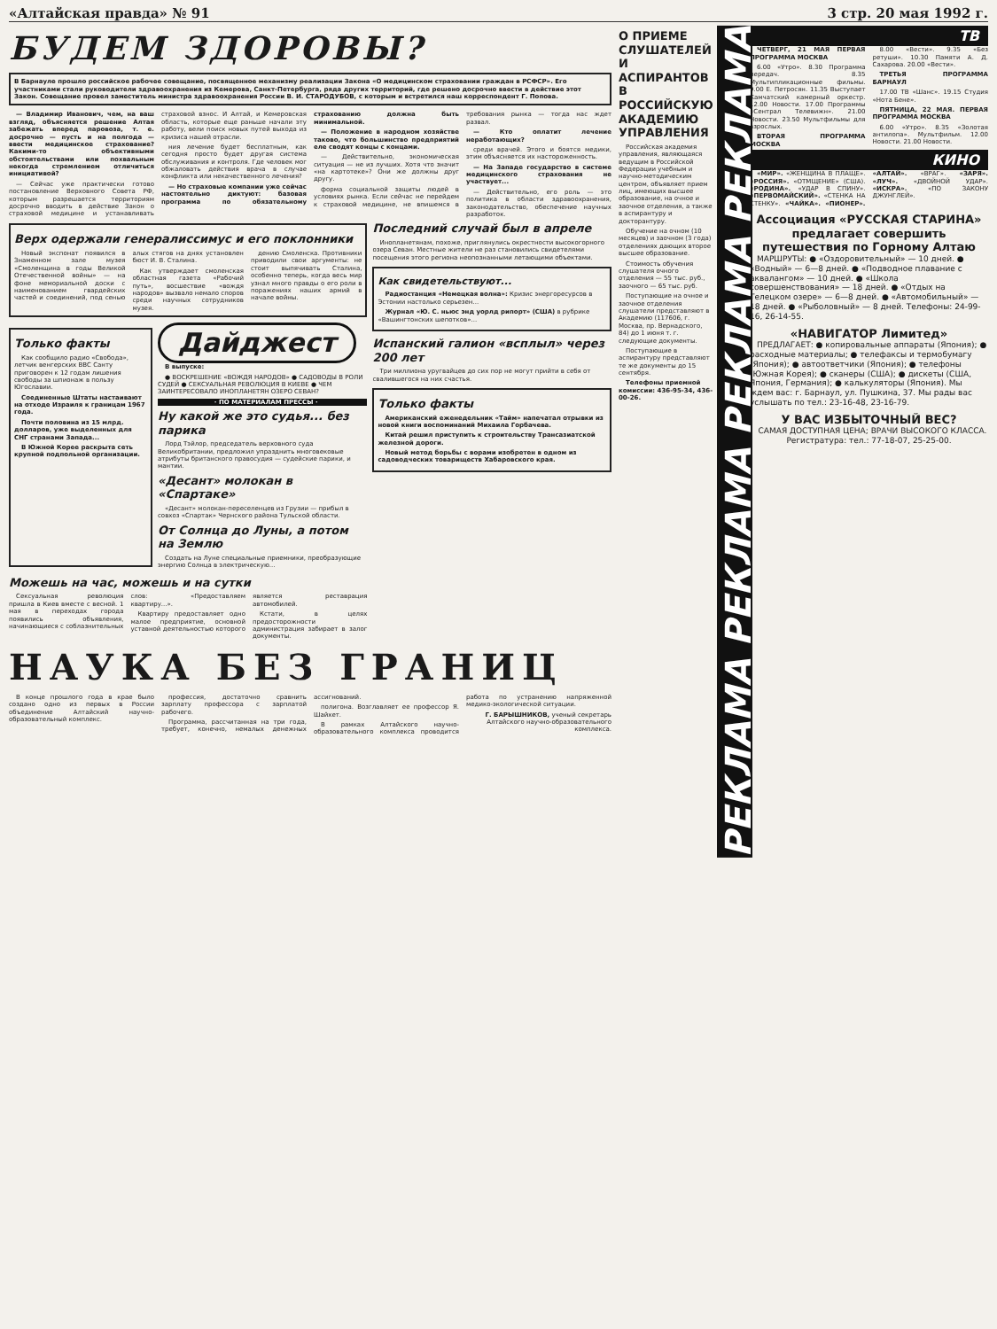«Алтайская правда» № 91 3 стр. 20 мая 1992 г.
БУДЕМ ЗДОРОВЫ?
В Барнауле прошло российское рабочее совещание, посвященное механизму реализации Закона «О медицинском страховании граждан в РСФСР». Его участниками стали руководители здравоохранения из Кемерова, Санкт-Петербурга, ряда других территорий, где решено досрочно ввести в действие этот Закон. Совещание провел заместитель министра здравоохранения России В. И. СТАРОДУБОВ, с которым и встретился наш корреспондент Г. Попова.
— Владимир Иванович, чем, на ваш взгляд, объясняется решение Алтая забежать вперед паровоза, т. е. досрочно — пусть и на полгода — ввести медицинское страхование? Какими-то объективными обстоятельствами или похвальным некогда стремлением отличиться инициативой?
— Сейчас уже практически готово постановление Верховного Совета РФ, которым разрешается территориям досрочно вводить в действие Закон о страховой медицине и устанавливать страховой взнос. И Алтай, и Кемеровская область, которые еще раньше начали эту работу, вели поиск новых путей выхода из кризиса нашей отрасли.
ния лечение будет бесплатным, как сегодня просто будет другая система обслуживания и контроля. Где человек мог обжаловать действия врача в случае конфликта или некачественного лечения?
— Но страховые компании уже сейчас настоятельно диктуют: базовая программа по обязательному страхованию должна быть минимальной.
— Положение в народном хозяйстве таково, что большинство предприятий еле сводят концы с концами.
— Действительно, экономическая ситуация — не из лучших. Хотя что значит «на картотеке»? Они же должны друг другу.
форма социальной защиты людей в условиях рынка. Если сейчас не перейдем к страховой медицине, не впишемся в требования рынка — тогда нас ждет развал.
— Кто оплатит лечение неработающих?
среди врачей. Этого и боятся медики, этим объясняется их настороженность.
— На Западе государство в системе медицинского страхования не участвует...
— Действительно, его роль — это политика в области здравоохранения, законодательство, обеспечение научных разработок.
Верх одержали генералиссимус и его поклонники
Новый экспонат появился в Знаменном зале музея «Смоленщина в годы Великой Отечественной войны» — на фоне мемориальной доски с наименованием гвардейских частей и соединений, под сенью алых стягов на днях установлен бюст И. В. Сталина.
Как утверждает смоленская областная газета «Рабочий путь», восшествие «вождя народов» вызвало немало споров среди научных сотрудников музея.
дению Смоленска. Противники приводили свои аргументы: не стоит выпячивать Сталина, особенно теперь, когда весь мир узнал много правды о его роли в поражениях наших армий в начале войны.
Только факты
Как сообщило радио «Свобода», летчик венгерских ВВС Санту приговорен к 12 годам лишения свободы за шпионаж в пользу Югославии.
Соединенные Штаты настаивают на отходе Израиля к границам 1967 года.
Почти половина из 15 млрд. долларов, уже выделенных для СНГ странами Запада...
В Южной Корее раскрыта сеть крупной подпольной организации.
Дайджест
В выпуске:
● ВОСКРЕШЕНИЕ «ВОЖДЯ НАРОДОВ» ● САДОВОДЫ В РОЛИ СУДЕЙ ● СЕКСУАЛЬНАЯ РЕВОЛЮЦИЯ В КИЕВЕ ● ЧЕМ ЗАИНТЕРЕСОВАЛО ИНОПЛАНЕТЯН ОЗЕРО СЕВАН?
· ПО МАТЕРИАЛАМ ПРЕССЫ ·
Ну какой же это судья... без парика
Лорд Тэйлор, председатель верховного суда Великобритании, предложил упразднить многовековые атрибуты британского правосудия — судейские парики, и мантии.
«Десант» молокан в «Спартаке»
«Десант» молокан-переселенцев из Грузии — прибыл в совхоз «Спартак» Чернского района Тульской области.
От Солнца до Луны, а потом на Землю
Создать на Луне специальные приемники, преобразующие энергию Солнца в электрическую...
Можешь на час, можешь и на сутки
Сексуальная революция пришла в Киев вместе с весной. 1 мая в переходах города появились объявления, начинающиеся с соблазнительных слов: «Предоставляем квартиру...».
Квартиру предоставляет одно малое предприятие, основной уставной деятельностью которого является реставрация автомобилей.
Кстати, в целях предосторожности администрация забирает в залог документы.
Последний случай был в апреле
Инопланетянам, похоже, приглянулись окрестности высокогорного озера Севан. Местные жители не раз становились свидетелями посещения этого региона неопознанными летающими объектами.
Как свидетельствуют...
Радиостанция «Немецкая волна»: Кризис энергоресурсов в Эстонии настолько серьезен...
Журнал «Ю. С. ньюс энд уорлд рипорт» (США) в рубрике «Вашингтонских шепотков»...
Испанский галион «всплыл» через 200 лет
Три миллиона уругвайцев до сих пор не могут прийти в себя от свалившегося на них счастья.
Только факты
Американский еженедельник «Тайм» напечатал отрывки из новой книги воспоминаний Михаила Горбачева.
Китай решил приступить к строительству Трансазиатской железной дороги.
Новый метод борьбы с ворами изобретен в одном из садоводческих товариществ Хабаровского края.
НАУКА БЕЗ ГРАНИЦ
В конце прошлого года в крае было создано одно из первых в России объединение Алтайский научно-образовательный комплекс.
профессия, достаточно сравнить зарплату профессора с зарплатой рабочего.
Программа, рассчитанная на три года, требует, конечно, немалых денежных ассигнований.
полигона. Возглавляет ее профессор Я. Шайхет.
В рамках Алтайского научно-образовательного комплекса проводится работа по устранению напряженной медико-экологической ситуации.
Г. БАРЫШНИКОВ, ученый секретарь Алтайского научно-образовательного комплекса.
О ПРИЕМЕ СЛУШАТЕЛЕЙ И АСПИРАНТОВ В РОССИЙСКУЮ АКАДЕМИЮ УПРАВЛЕНИЯ
Российская академия управления, являющаяся ведущим в Российской Федерации учебным и научно-методическим центром, объявляет прием лиц, имеющих высшее образование, на очное и заочное отделения, а также в аспирантуру и докторантуру.
Обучение на очном (10 месяцев) и заочном (3 года) отделениях дающих второе высшее образование.
Стоимость обучения слушателя очного отделения — 55 тыс. руб., заочного — 65 тыс. руб.
Поступающие на очное и заочное отделения слушатели представляют в Академию (117606, г. Москва, пр. Вернадского, 84) до 1 июня т. г. следующие документы.
Поступающие в аспирантуру представляют те же документы до 15 сентября.
Телефоны приемной комиссии: 436-95-34, 436-00-26.
РЕКЛАМА РЕКЛАМА РЕКЛАМА РЕКЛАМА
ТВ
ЧЕТВЕРГ, 21 МАЯ ПЕРВАЯ ПРОГРАММА МОСКВА
6.00 «Утро». 8.30 Программа передач. 8.35 Мультипликационные фильмы. 9.00 Е. Петросян. 11.35 Выступает Камчатский камерный оркестр. 12.00 Новости. 17.00 Программы «Сентрал Телевижн». 21.00 Новости. 23.50 Мультфильмы для взрослых.
ВТОРАЯ ПРОГРАММА МОСКВА
8.00 «Вести». 9.35 «Без ретуши». 10.30 Памяти А. Д. Сахарова. 20.00 «Вести».
ТРЕТЬЯ ПРОГРАММА БАРНАУЛ
17.00 ТВ «Шанс». 19.15 Студия «Нота Бене».
ПЯТНИЦА, 22 МАЯ. ПЕРВАЯ ПРОГРАММА МОСКВА
6.00 «Утро». 8.35 «Золотая антилопа». Мультфильм. 12.00 Новости. 21.00 Новости.
КИНО
«МИР». «ЖЕНЩИНА В ПЛАЩЕ». «РОССИЯ». «ОТМЩЕНИЕ» (США). «РОДИНА». «УДАР В СПИНУ». «ПЕРВОМАЙСКИЙ». «СТЕНКА НА СТЕНКУ». «ЧАЙКА». «ПИОНЕР». «АЛТАЙ». «ВРАГ». «ЗАРЯ». «ЛУЧ». «ДВОЙНОЙ УДАР». «ИСКРА». «ПО ЗАКОНУ ДЖУНГЛЕЙ».
Ассоциация «РУССКАЯ СТАРИНА» предлагает совершить путешествия по Горному Алтаю
МАРШРУТЫ: ● «Оздоровительный» — 10 дней. ● «Водный» — 6—8 дней. ● «Подводное плавание с аквалангом» — 10 дней. ● «Школа совершенствования» — 18 дней. ● «Отдых на Телецком озере» — 6—8 дней. ● «Автомобильный» — 18 дней. ● «Рыболовный» — 8 дней. Телефоны: 24-99-16, 26-14-55.
«НАВИГАТОР Лимитед»
ПРЕДЛАГАЕТ: ● копировальные аппараты (Япония); ● расходные материалы; ● телефаксы и термобумагу (Япония); ● автоответчики (Япония); ● телефоны (Южная Корея); ● сканеры (США); ● дискеты (США, Япония, Германия); ● калькуляторы (Япония). Мы ждем вас: г. Барнаул, ул. Пушкина, 37. Мы рады вас услышать по тел.: 23-16-48, 23-16-79.
У ВАС ИЗБЫТОЧНЫЙ ВЕС?
САМАЯ ДОСТУПНАЯ ЦЕНА; ВРАЧИ ВЫСОКОГО КЛАССА. Регистратура: тел.: 77-18-07, 25-25-00.